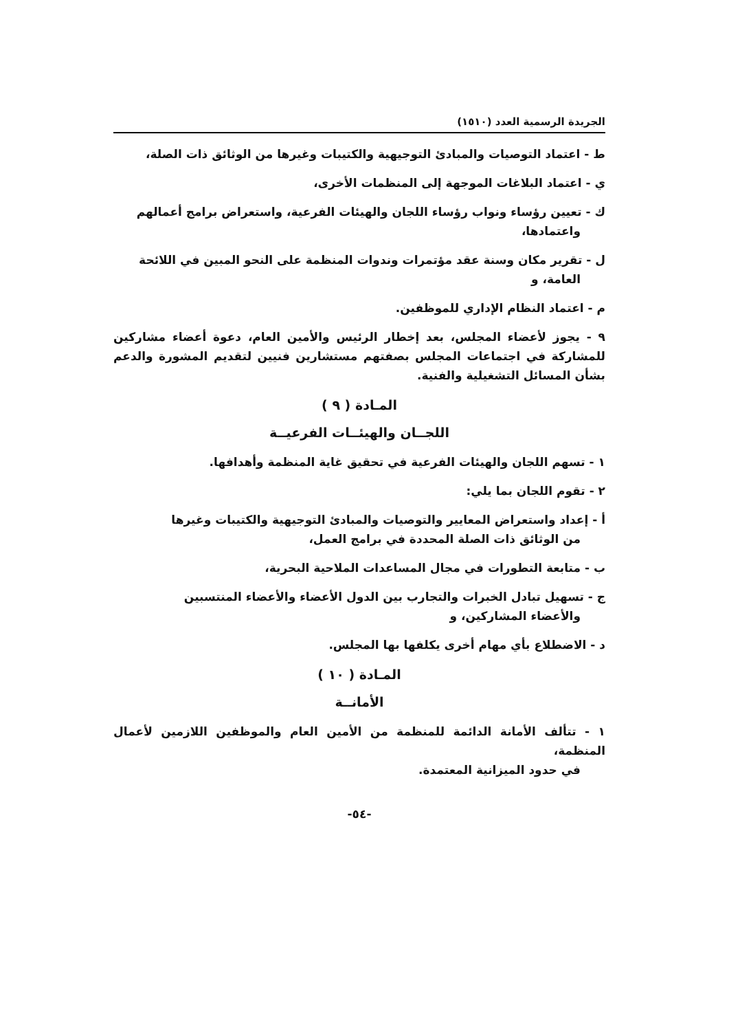الجريدة الرسمية العدد (١٥١٠)
ط - اعتماد التوصيات والمبادئ التوجيهية والكتيبات وغيرها من الوثائق ذات الصلة،
ي - اعتماد البلاغات الموجهة إلى المنظمات الأخرى،
ك - تعيين رؤساء ونواب رؤساء اللجان والهيئات الفرعية، واستعراض برامج أعمالهم
واعتمادها،
ل - تقرير مكان وسنة عقد مؤتمرات وندوات المنظمة على النحو المبين في اللائحة
العامة، و
م - اعتماد النظام الإداري للموظفين.
٩ - يجوز لأعضاء المجلس، بعد إخطار الرئيس والأمين العام، دعوة أعضاء مشاركين للمشاركة في اجتماعات المجلس بصفتهم مستشارين فنيين لتقديم المشورة والدعم بشأن المسائل التشغيلية والفنية.
المـادة ( ٩ )
اللجــان والهيئــات الفرعيــة
١ - تسهم اللجان والهيئات الفرعية في تحقيق غاية المنظمة وأهدافها.
٢ - تقوم اللجان بما يلي:
أ - إعداد واستعراض المعايير والتوصيات والمبادئ التوجيهية والكتيبات وغيرها
من الوثائق ذات الصلة المحددة في برامج العمل،
ب - متابعة التطورات في مجال المساعدات الملاحية البحرية،
ج - تسهيل تبادل الخبرات والتجارب بين الدول الأعضاء والأعضاء المنتسبين
والأعضاء المشاركين، و
د - الاضطلاع بأي مهام أخرى يكلفها بها المجلس.
المـادة ( ١٠ )
الأمانــة
١ - تتألف الأمانة الدائمة للمنظمة من الأمين العام والموظفين اللازمين لأعمال المنظمة،
في حدود الميزانية المعتمدة.
-٥٤-